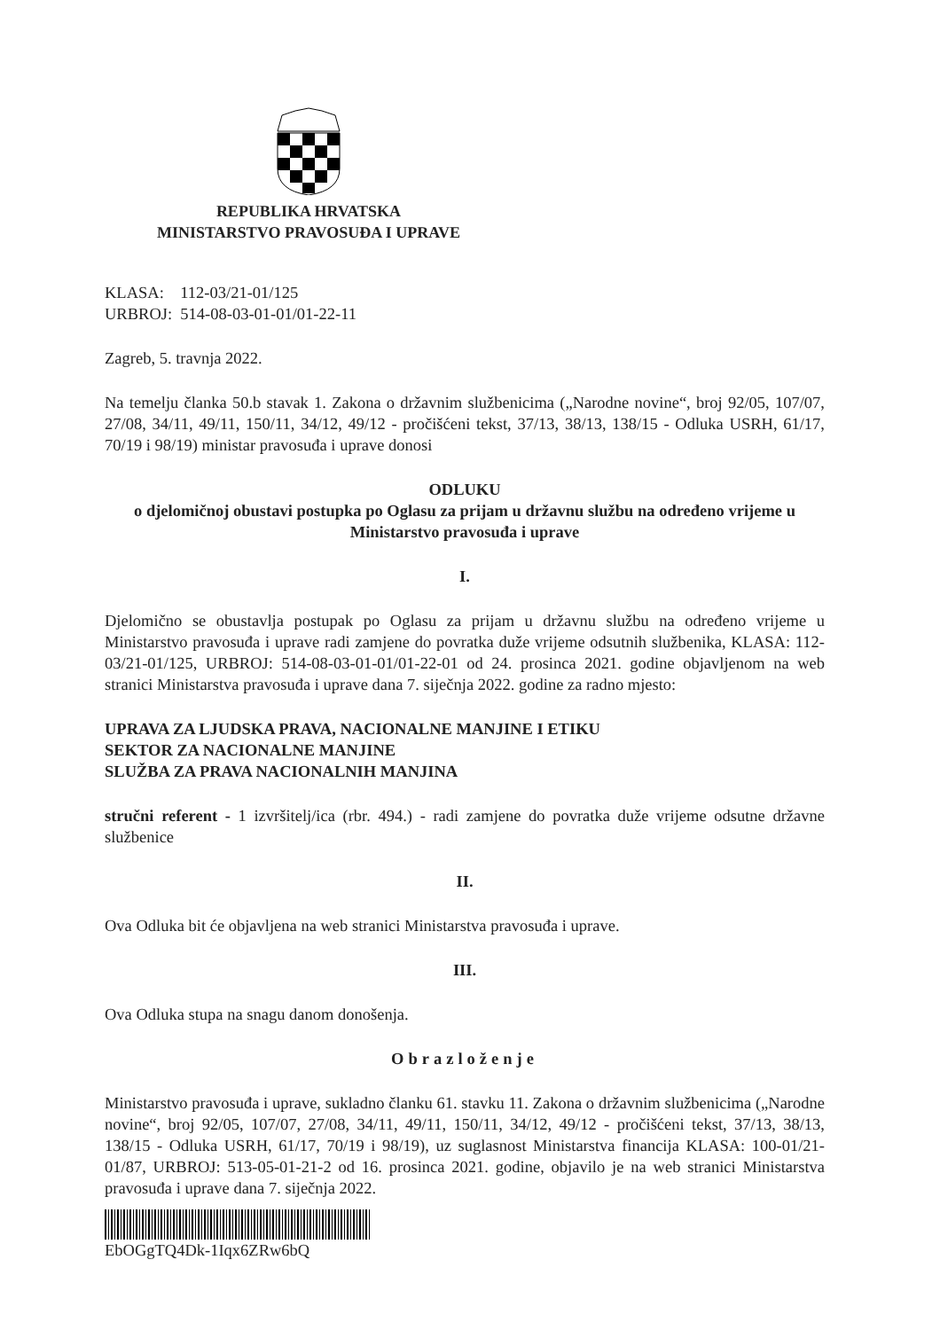REPUBLIKA HRVATSKA
MINISTARSTVO PRAVOSUĐA I UPRAVE
KLASA: 112-03/21-01/125
URBROJ: 514-08-03-01-01/01-22-11
Zagreb, 5. travnja 2022.
Na temelju članka 50.b stavak 1. Zakona o državnim službenicima („Narodne novine“, broj 92/05, 107/07, 27/08, 34/11, 49/11, 150/11, 34/12, 49/12 - pročišćeni tekst, 37/13, 38/13, 138/15 - Odluka USRH, 61/17, 70/19 i 98/19) ministar pravosuđa i uprave donosi
ODLUKU
o djelomičnoj obustavi postupka po Oglasu za prijam u državnu službu na određeno vrijeme u Ministarstvo pravosuđa i uprave
I.
Djelomično se obustavlja postupak po Oglasu za prijam u državnu službu na određeno vrijeme u Ministarstvo pravosuđa i uprave radi zamjene do povratka duže vrijeme odsutnih službenika, KLASA: 112-03/21-01/125, URBROJ: 514-08-03-01-01/01-22-01 od 24. prosinca 2021. godine objavljenom na web stranici Ministarstva pravosuđa i uprave dana 7. siječnja 2022. godine za radno mjesto:
UPRAVA ZA LJUDSKA PRAVA, NACIONALNE MANJINE I ETIKU
SEKTOR ZA NACIONALNE MANJINE
SLUŽBA ZA PRAVA NACIONALNIH MANJINA
stručni referent - 1 izvršitelj/ica (rbr. 494.) - radi zamjene do povratka duže vrijeme odsutne državne službenice
II.
Ova Odluka bit će objavljena na web stranici Ministarstva pravosuđa i uprave.
III.
Ova Odluka stupa na snagu danom donošenja.
Obrazloženje
Ministarstvo pravosuđa i uprave, sukladno članku 61. stavku 11. Zakona o državnim službenicima („Narodne novine“, broj 92/05, 107/07, 27/08, 34/11, 49/11, 150/11, 34/12, 49/12 - pročišćeni tekst, 37/13, 38/13, 138/15 - Odluka USRH, 61/17, 70/19 i 98/19), uz suglasnost Ministarstva financija KLASA: 100-01/21-01/87, URBROJ: 513-05-01-21-2 od 16. prosinca 2021. godine, objavilo je na web stranici Ministarstva pravosuđa i uprave dana 7. siječnja 2022.
EbOGgTQ4Dk-1Iqx6ZRw6bQ